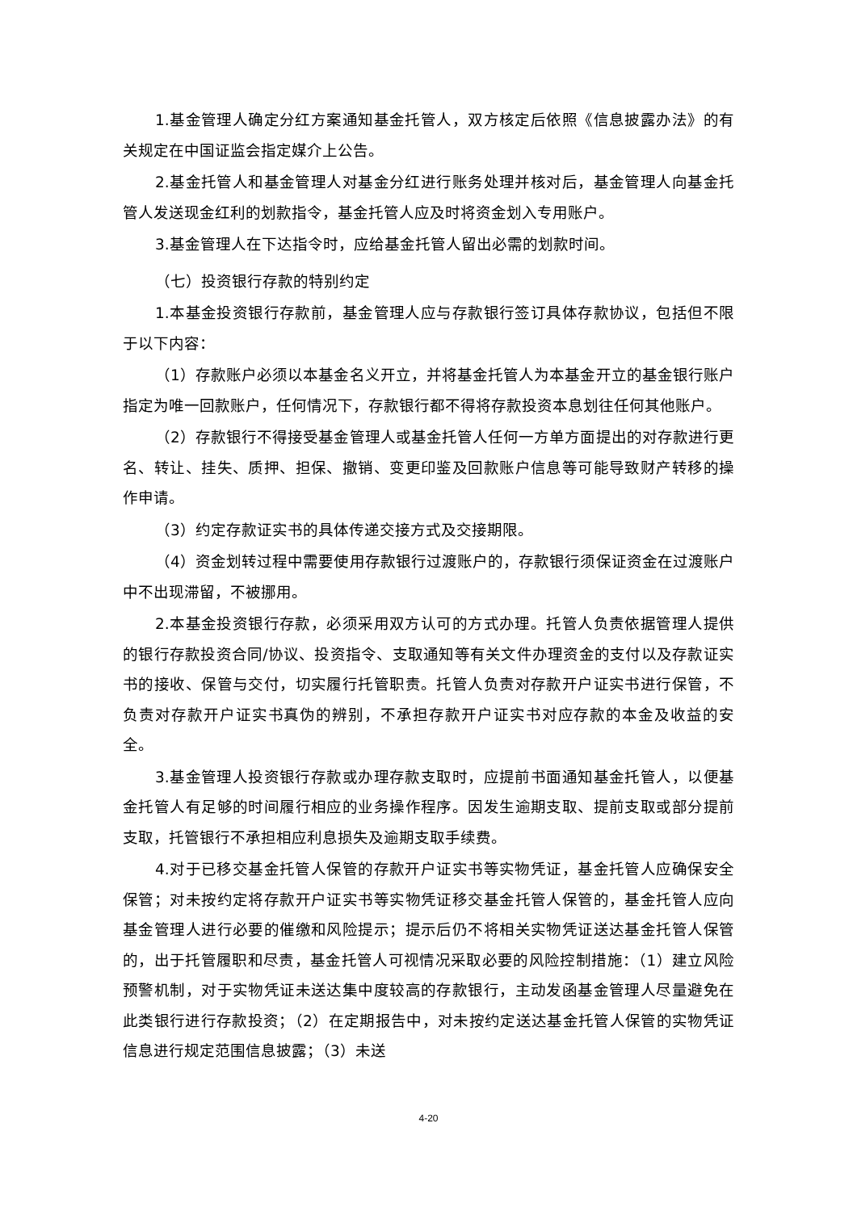1.基金管理人确定分红方案通知基金托管人，双方核定后依照《信息披露办法》的有关规定在中国证监会指定媒介上公告。
2.基金托管人和基金管理人对基金分红进行账务处理并核对后，基金管理人向基金托管人发送现金红利的划款指令，基金托管人应及时将资金划入专用账户。
3.基金管理人在下达指令时，应给基金托管人留出必需的划款时间。
（七）投资银行存款的特别约定
1.本基金投资银行存款前，基金管理人应与存款银行签订具体存款协议，包括但不限于以下内容：
（1）存款账户必须以本基金名义开立，并将基金托管人为本基金开立的基金银行账户指定为唯一回款账户，任何情况下，存款银行都不得将存款投资本息划往任何其他账户。
（2）存款银行不得接受基金管理人或基金托管人任何一方单方面提出的对存款进行更名、转让、挂失、质押、担保、撤销、变更印鉴及回款账户信息等可能导致财产转移的操作申请。
（3）约定存款证实书的具体传递交接方式及交接期限。
（4）资金划转过程中需要使用存款银行过渡账户的，存款银行须保证资金在过渡账户中不出现滞留，不被挪用。
2.本基金投资银行存款，必须采用双方认可的方式办理。托管人负责依据管理人提供的银行存款投资合同/协议、投资指令、支取通知等有关文件办理资金的支付以及存款证实书的接收、保管与交付，切实履行托管职责。托管人负责对存款开户证实书进行保管，不负责对存款开户证实书真伪的辨别，不承担存款开户证实书对应存款的本金及收益的安全。
3.基金管理人投资银行存款或办理存款支取时，应提前书面通知基金托管人，以便基金托管人有足够的时间履行相应的业务操作程序。因发生逾期支取、提前支取或部分提前支取，托管银行不承担相应利息损失及逾期支取手续费。
4.对于已移交基金托管人保管的存款开户证实书等实物凭证，基金托管人应确保安全保管；对未按约定将存款开户证实书等实物凭证移交基金托管人保管的，基金托管人应向基金管理人进行必要的催缴和风险提示；提示后仍不将相关实物凭证送达基金托管人保管的，出于托管履职和尽责，基金托管人可视情况采取必要的风险控制措施：（1）建立风险预警机制，对于实物凭证未送达集中度较高的存款银行，主动发函基金管理人尽量避免在此类银行进行存款投资；（2）在定期报告中，对未按约定送达基金托管人保管的实物凭证信息进行规定范围信息披露；（3）未送
4-20